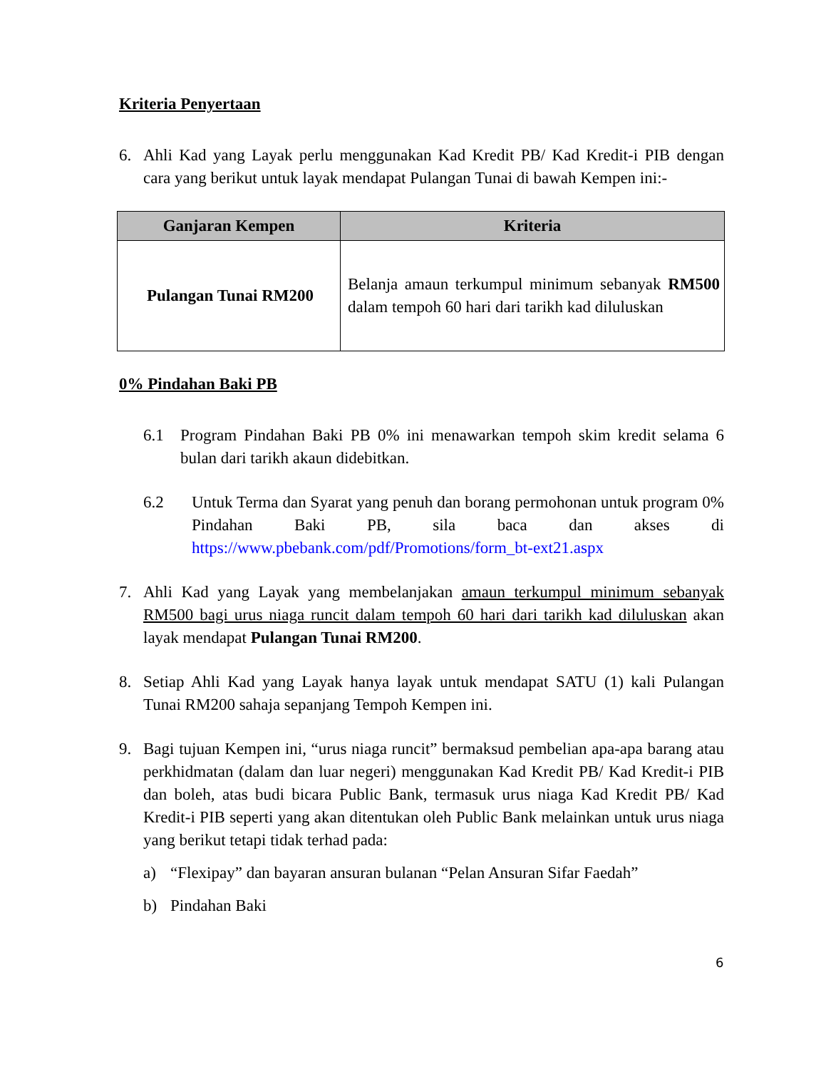Kriteria Penyertaan
6. Ahli Kad yang Layak perlu menggunakan Kad Kredit PB/ Kad Kredit-i PIB dengan cara yang berikut untuk layak mendapat Pulangan Tunai di bawah Kempen ini:-
| Ganjaran Kempen | Kriteria |
| --- | --- |
| Pulangan Tunai RM200 | Belanja amaun terkumpul minimum sebanyak RM500 dalam tempoh 60 hari dari tarikh kad diluluskan |
0% Pindahan Baki PB
6.1 Program Pindahan Baki PB 0% ini menawarkan tempoh skim kredit selama 6 bulan dari tarikh akaun didebitkan.
6.2 Untuk Terma dan Syarat yang penuh dan borang permohonan untuk program 0% Pindahan Baki PB, sila baca dan akses di https://www.pbebank.com/pdf/Promotions/form_bt-ext21.aspx
7. Ahli Kad yang Layak yang membelanjakan amaun terkumpul minimum sebanyak RM500 bagi urus niaga runcit dalam tempoh 60 hari dari tarikh kad diluluskan akan layak mendapat Pulangan Tunai RM200.
8. Setiap Ahli Kad yang Layak hanya layak untuk mendapat SATU (1) kali Pulangan Tunai RM200 sahaja sepanjang Tempoh Kempen ini.
9. Bagi tujuan Kempen ini, “urus niaga runcit” bermaksud pembelian apa-apa barang atau perkhidmatan (dalam dan luar negeri) menggunakan Kad Kredit PB/ Kad Kredit-i PIB dan boleh, atas budi bicara Public Bank, termasuk urus niaga Kad Kredit PB/ Kad Kredit-i PIB seperti yang akan ditentukan oleh Public Bank melainkan untuk urus niaga yang berikut tetapi tidak terhad pada:
a) “Flexipay” dan bayaran ansuran bulanan “Pelan Ansuran Sifar Faedah”
b) Pindahan Baki
6